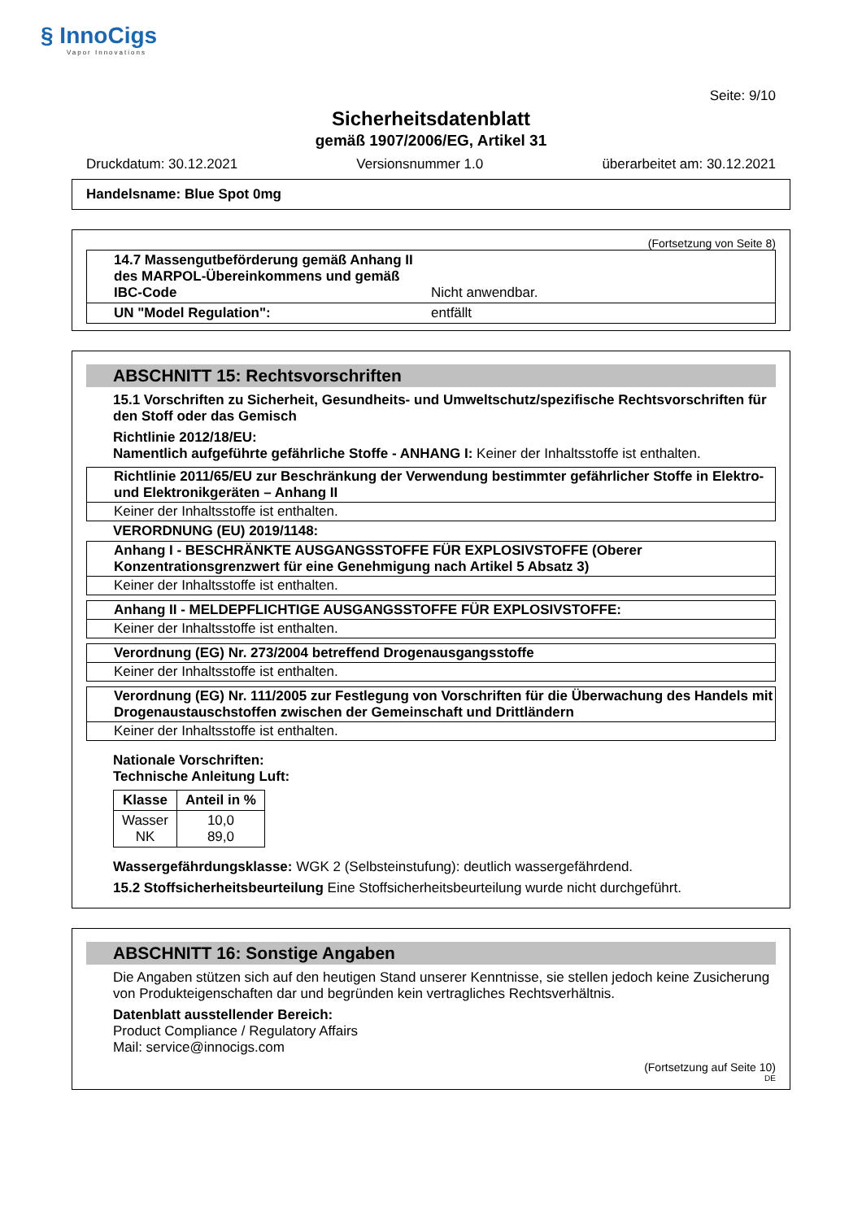§ InnoCigs
Vapor Innovations
Seite: 9/10
Sicherheitsdatenblatt
gemäß 1907/2006/EG, Artikel 31
Druckdatum: 30.12.2021 Versionsnummer 1.0 überarbeitet am: 30.12.2021
Handelsname: Blue Spot 0mg
(Fortsetzung von Seite 8)
14.7 Massengutbeförderung gemäß Anhang II des MARPOL-Übereinkommens und gemäß IBC-Code
Nicht anwendbar.
UN "Model Regulation": entfällt
ABSCHNITT 15: Rechtsvorschriften
15.1 Vorschriften zu Sicherheit, Gesundheits- und Umweltschutz/spezifische Rechtsvorschriften für den Stoff oder das Gemisch
Richtlinie 2012/18/EU:
Namentlich aufgeführte gefährliche Stoffe - ANHANG I: Keiner der Inhaltsstoffe ist enthalten.
Richtlinie 2011/65/EU zur Beschränkung der Verwendung bestimmter gefährlicher Stoffe in Elektro- und Elektronikgeräten – Anhang II
Keiner der Inhaltsstoffe ist enthalten.
VERORDNUNG (EU) 2019/1148:
Anhang I - BESCHRÄNKTE AUSGANGSSTOFFE FÜR EXPLOSIVSTOFFE (Oberer Konzentrationsgrenzwert für eine Genehmigung nach Artikel 5 Absatz 3)
Keiner der Inhaltsstoffe ist enthalten.
Anhang II - MELDEPFLICHTIGE AUSGANGSSTOFFE FÜR EXPLOSIVSTOFFE:
Keiner der Inhaltsstoffe ist enthalten.
Verordnung (EG) Nr. 273/2004 betreffend Drogenausgangsstoffe
Keiner der Inhaltsstoffe ist enthalten.
Verordnung (EG) Nr. 111/2005 zur Festlegung von Vorschriften für die Überwachung des Handels mit Drogenaustauschstoffen zwischen der Gemeinschaft und Drittländern
Keiner der Inhaltsstoffe ist enthalten.
Nationale Vorschriften:
Technische Anleitung Luft:
| Klasse | Anteil in % |
| --- | --- |
| Wasser NK | 10,0 89,0 |
Wassergefährdungsklasse: WGK 2 (Selbsteinstufung): deutlich wassergefährdend.
15.2 Stoffsicherheitsbeurteilung Eine Stoffsicherheitsbeurteilung wurde nicht durchgeführt.
ABSCHNITT 16: Sonstige Angaben
Die Angaben stützen sich auf den heutigen Stand unserer Kenntnisse, sie stellen jedoch keine Zusicherung von Produkteigenschaften dar und begründen kein vertragliches Rechtsverhältnis.
Datenblatt ausstellender Bereich:
Product Compliance / Regulatory Affairs
Mail: service@innocigs.com
(Fortsetzung auf Seite 10)
DE